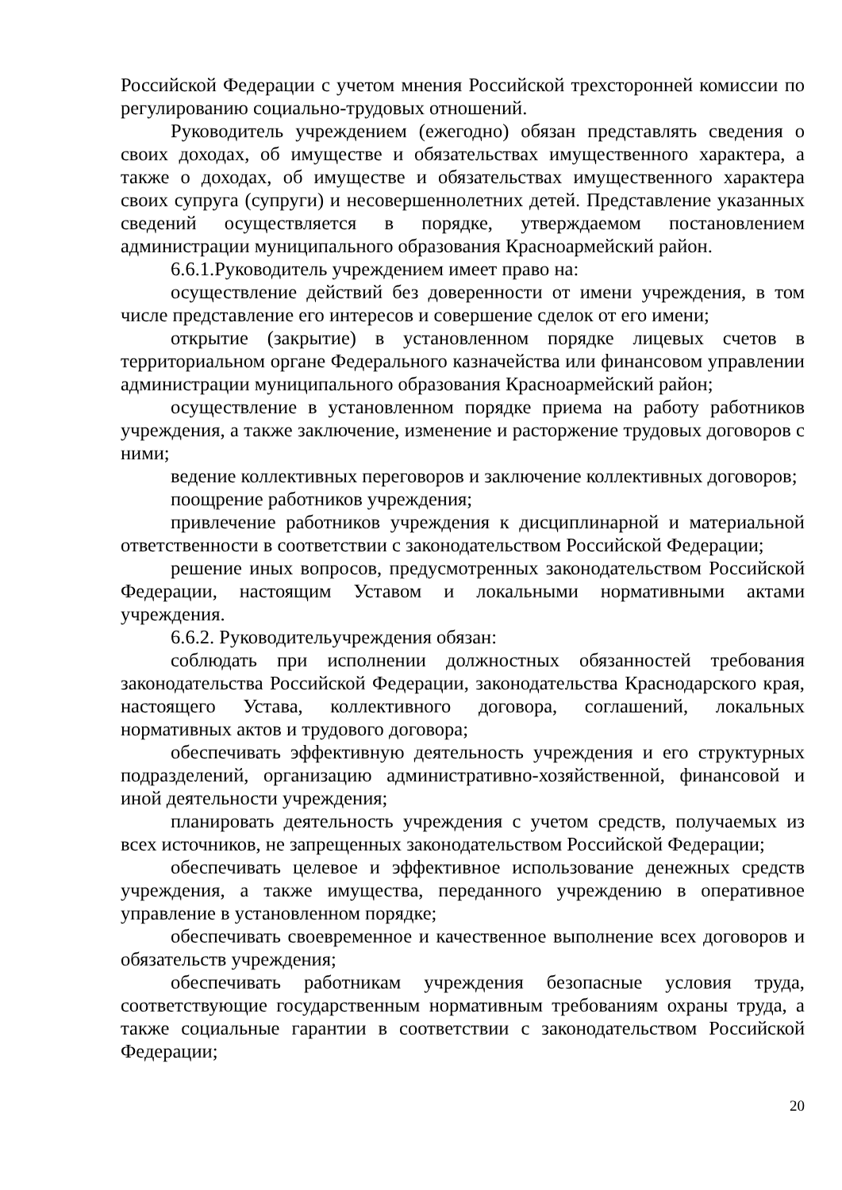Российской Федерации с учетом мнения Российской трехсторонней комиссии по регулированию социально-трудовых отношений.
Руководитель учреждением (ежегодно) обязан представлять сведения о своих доходах, об имуществе и обязательствах имущественного характера, а также о доходах, об имуществе и обязательствах имущественного характера своих супруга (супруги) и несовершеннолетних детей. Представление указанных сведений осуществляется в порядке, утверждаемом постановлением администрации муниципального образования Красноармейский район.
6.6.1.Руководитель учреждением имеет право на:
осуществление действий без доверенности от имени учреждения, в том числе представление его интересов и совершение сделок от его имени;
открытие (закрытие) в установленном порядке лицевых счетов в территориальном органе Федерального казначейства или финансовом управлении администрации муниципального образования Красноармейский район;
осуществление в установленном порядке приема на работу работников учреждения, а также заключение, изменение и расторжение трудовых договоров с ними;
ведение коллективных переговоров и заключение коллективных договоров;
поощрение работников учреждения;
привлечение работников учреждения к дисциплинарной и материальной ответственности в соответствии с законодательством Российской Федерации;
решение иных вопросов, предусмотренных законодательством Российской Федерации, настоящим Уставом и локальными нормативными актами учреждения.
6.6.2. Руководительучреждения обязан:
соблюдать при исполнении должностных обязанностей требования законодательства Российской Федерации, законодательства Краснодарского края, настоящего Устава, коллективного договора, соглашений, локальных нормативных актов и трудового договора;
обеспечивать эффективную деятельность учреждения и его структурных подразделений, организацию административно-хозяйственной, финансовой и иной деятельности учреждения;
планировать деятельность учреждения с учетом средств, получаемых из всех источников, не запрещенных законодательством Российской Федерации;
обеспечивать целевое и эффективное использование денежных средств учреждения, а также имущества, переданного учреждению в оперативное управление в установленном порядке;
обеспечивать своевременное и качественное выполнение всех договоров и обязательств учреждения;
обеспечивать работникам учреждения безопасные условия труда, соответствующие государственным нормативным требованиям охраны труда, а также социальные гарантии в соответствии с законодательством Российской Федерации;
20